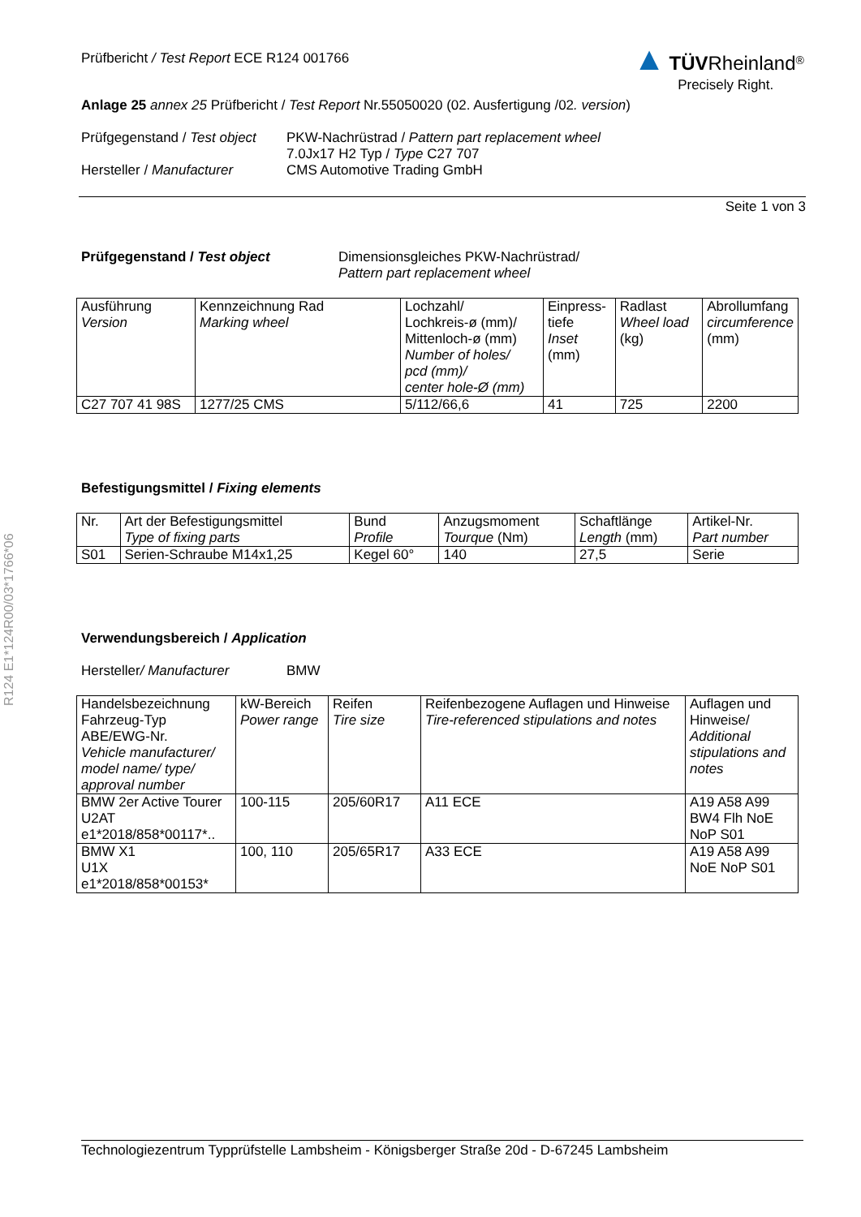R124 E1*124R00/03*1766*06
▲ TÜV Rheinland<sup>®</sup>
Precisely Right.
Prüfbericht / Test Report ECE R124 001766
Anlage 25 annex 25 Prüfbericht / Test Report Nr.55050020 (02. Ausfertigung /02. version)
Prüfgegenstand / Test object
Hersteller / Manufacturer
PKW-Nachrüstrad / Pattern part replacement wheel
7.0Jx17 H2 Typ / Type C27 707
CMS Automotive Trading GmbH
Seite 1 von 3
Prüfgegenstand / Test object Dimensionsgleiches PKW-Nachrüstrad/
Pattern part replacement wheel
| Ausführung Version | Kennzeichnung Rad Marking wheel | Lochzahl/ Lochkreis-ø (mm)/ Mittenloch-ø (mm) Number of holes/ pcd (mm)/ center hole-Ø (mm) | Einpress- tiefe Inset (mm) | Radlast Wheel load (kg) | Abrollumfang circumference (mm) |
| C27 707 41 98S | 1277/25 CMS | 5/112/66,6 | 41 | 725 | 2200 |
Befestigungsmittel / Fixing elements
| Nr. | Art der Befestigungsmittel Type of fixing parts | Bund Profile | Anzugsmoment Tourque (Nm) | Schaftlänge Length (mm) | Artikel-Nr. Part number |
| S01 | Serien-Schraube M14x1,25 | Kegel 60° | 140 | 27,5 | Serie |
Verwendungsbereich / Application
Hersteller/ Manufacturer BMW
| Handelsbezeichnung Fahrzeug-Typ ABE/EWG-Nr. Vehicle manufacturer/ model name/ type/ approval number | kW-Bereich Power range | Reifen Tire size | Reifenbezogene Auflagen und Hinweise Tire-referenced stipulations and notes | Auflagen und Hinweise/ Additional stipulations and notes |
| BMW 2er Active Tourer U2AT e1*2018/858*00117*.. | 100-115 | 205/60R17 | A11 ECE | A19 A58 A99 BW4 Flh NoE NoP S01 |
| BMW X1 U1X e1*2018/858*00153* | 100, 110 | 205/65R17 | A33 ECE | A19 A58 A99 NoE NoP S01 |
Technologiezentrum Typprüfstelle Lambsheim - Königsberger Straße 20d - D-67245 Lambsheim